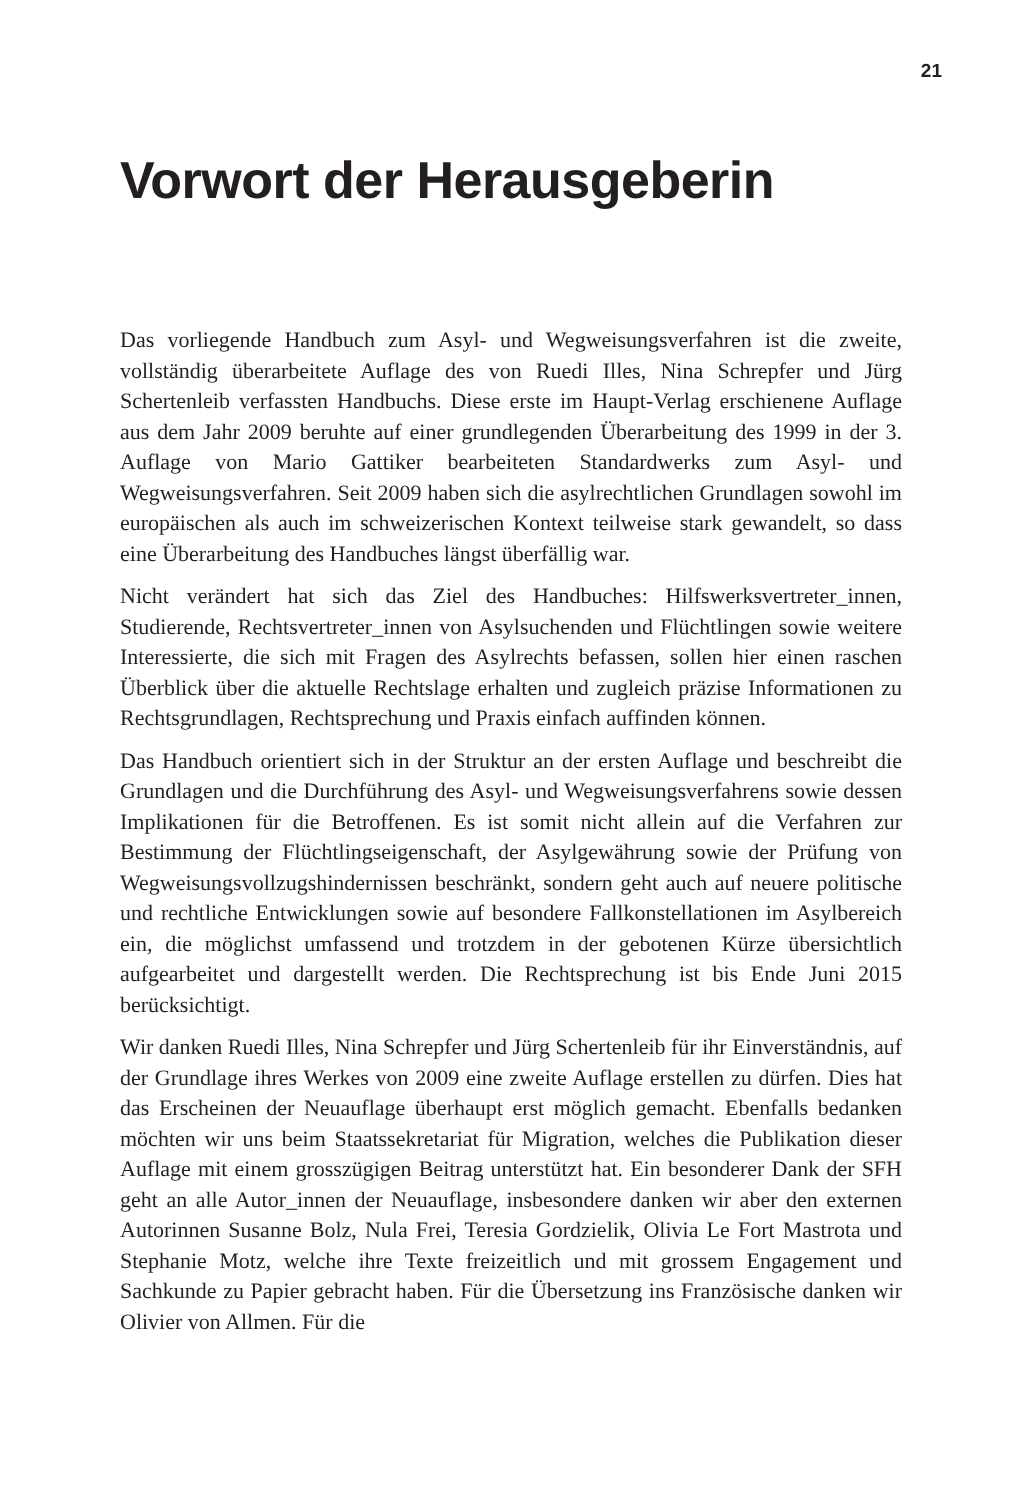21
Vorwort der Herausgeberin
Das vorliegende Handbuch zum Asyl- und Wegweisungsverfahren ist die zweite, vollständig überarbeitete Auflage des von Ruedi Illes, Nina Schrepfer und Jürg Schertenleib verfassten Handbuchs. Diese erste im Haupt-Verlag erschienene Auflage aus dem Jahr 2009 beruhte auf einer grundlegenden Überarbeitung des 1999 in der 3. Auflage von Mario Gattiker bearbeiteten Standardwerks zum Asyl- und Wegweisungsverfahren. Seit 2009 haben sich die asylrechtlichen Grundlagen sowohl im europäischen als auch im schweizerischen Kontext teilweise stark gewandelt, so dass eine Überarbeitung des Handbuches längst überfällig war.
Nicht verändert hat sich das Ziel des Handbuches: Hilfswerksvertreter_innen, Studierende, Rechtsvertreter_innen von Asylsuchenden und Flüchtlingen sowie weitere Interessierte, die sich mit Fragen des Asylrechts befassen, sollen hier einen raschen Überblick über die aktuelle Rechtslage erhalten und zugleich präzise Informationen zu Rechtsgrundlagen, Rechtsprechung und Praxis einfach auffinden können.
Das Handbuch orientiert sich in der Struktur an der ersten Auflage und beschreibt die Grundlagen und die Durchführung des Asyl- und Wegweisungsverfahrens sowie dessen Implikationen für die Betroffenen. Es ist somit nicht allein auf die Verfahren zur Bestimmung der Flüchtlingseigenschaft, der Asylgewährung sowie der Prüfung von Wegweisungsvollzugshindernissen beschränkt, sondern geht auch auf neuere politische und rechtliche Entwicklungen sowie auf besondere Fallkonstellationen im Asylbereich ein, die möglichst umfassend und trotzdem in der gebotenen Kürze übersichtlich aufgearbeitet und dargestellt werden. Die Rechtsprechung ist bis Ende Juni 2015 berücksichtigt.
Wir danken Ruedi Illes, Nina Schrepfer und Jürg Schertenleib für ihr Einverständnis, auf der Grundlage ihres Werkes von 2009 eine zweite Auflage erstellen zu dürfen. Dies hat das Erscheinen der Neuauflage überhaupt erst möglich gemacht. Ebenfalls bedanken möchten wir uns beim Staatssekretariat für Migration, welches die Publikation dieser Auflage mit einem grosszügigen Beitrag unterstützt hat. Ein besonderer Dank der SFH geht an alle Autor_innen der Neuauflage, insbesondere danken wir aber den externen Autorinnen Susanne Bolz, Nula Frei, Teresia Gordzielik, Olivia Le Fort Mastrota und Stephanie Motz, welche ihre Texte freizeitlich und mit grossem Engagement und Sachkunde zu Papier gebracht haben. Für die Übersetzung ins Französische danken wir Olivier von Allmen. Für die